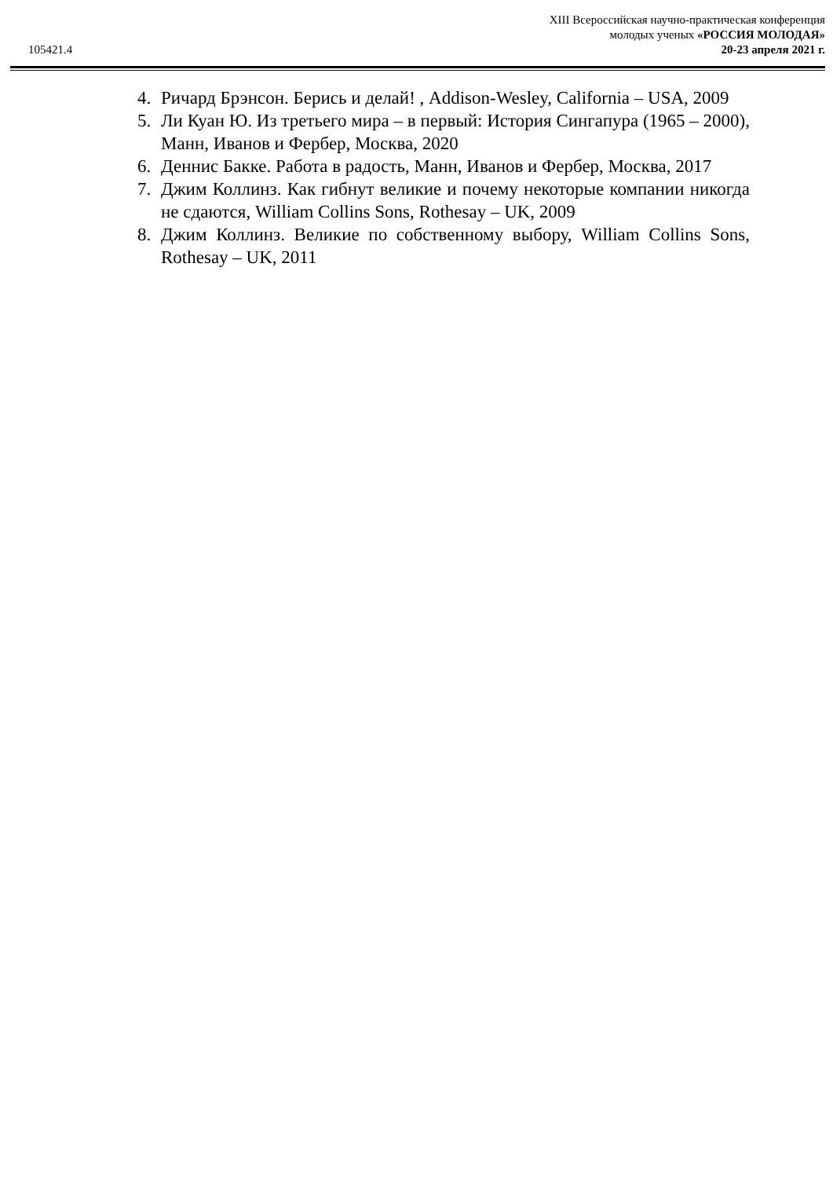XIII Всероссийская научно-практическая конференция
молодых ученых «РОССИЯ МОЛОДАЯ»
20-23 апреля 2021 г.
105421.4
4. Ричард Брэнсон. Берись и делай! , Addison-Wesley, California – USA, 2009
5. Ли Куан Ю. Из третьего мира – в первый: История Сингапура (1965 – 2000), Манн, Иванов и Фербер, Москва, 2020
6. Деннис Бакке. Работа в радость, Манн, Иванов и Фербер, Москва, 2017
7. Джим Коллинз. Как гибнут великие и почему некоторые компании никогда не сдаются, William Collins Sons, Rothesay – UK, 2009
8. Джим Коллинз. Великие по собственному выбору, William Collins Sons, Rothesay – UK, 2011